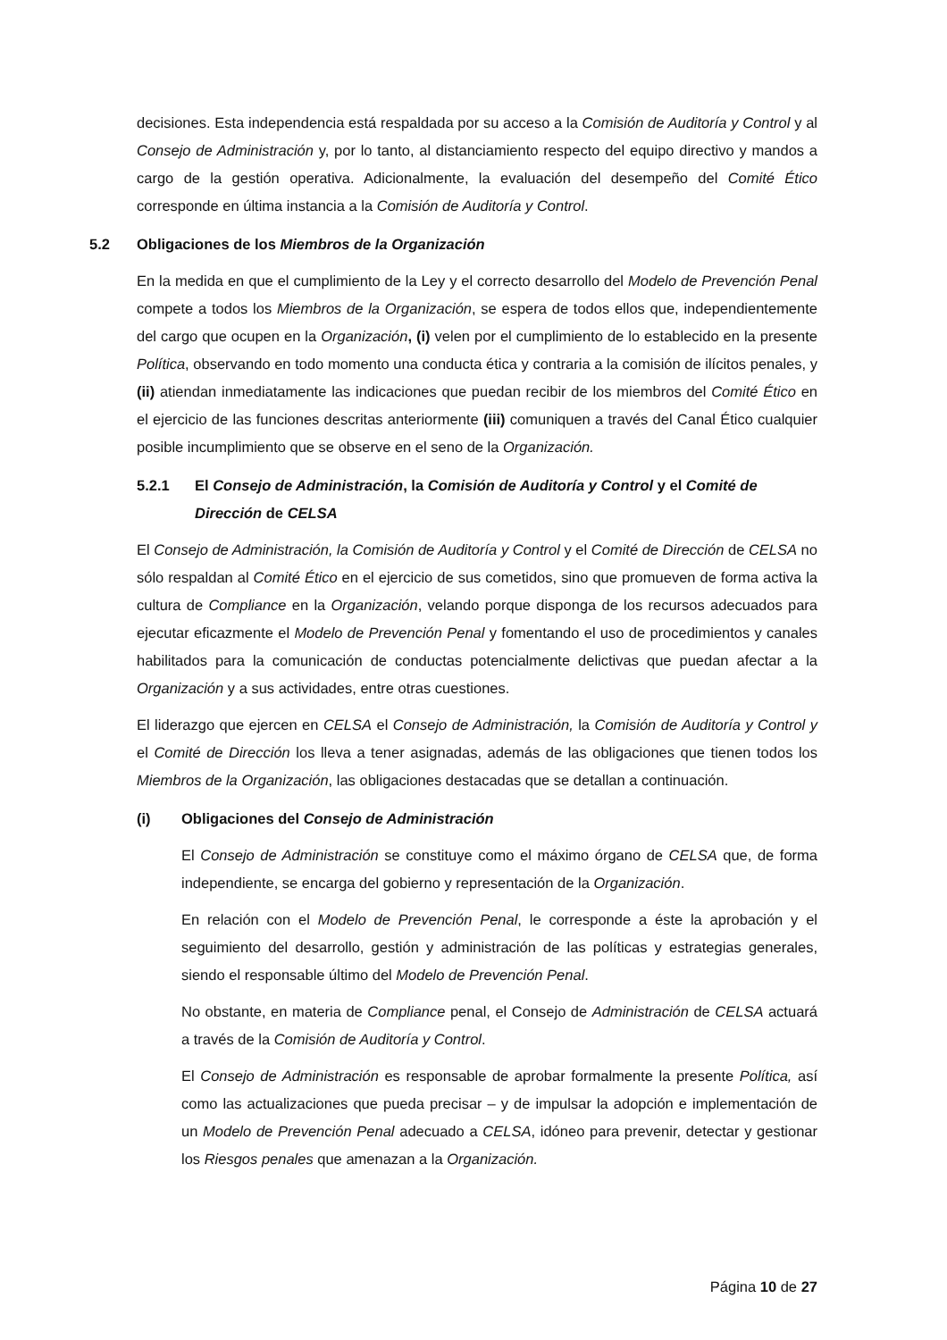decisiones. Esta independencia está respaldada por su acceso a la Comisión de Auditoría y Control y al Consejo de Administración y, por lo tanto, al distanciamiento respecto del equipo directivo y mandos a cargo de la gestión operativa. Adicionalmente, la evaluación del desempeño del Comité Ético corresponde en última instancia a la Comisión de Auditoría y Control.
5.2 Obligaciones de los Miembros de la Organización
En la medida en que el cumplimiento de la Ley y el correcto desarrollo del Modelo de Prevención Penal compete a todos los Miembros de la Organización, se espera de todos ellos que, independientemente del cargo que ocupen en la Organización, (i) velen por el cumplimiento de lo establecido en la presente Política, observando en todo momento una conducta ética y contraria a la comisión de ilícitos penales, y (ii) atiendan inmediatamente las indicaciones que puedan recibir de los miembros del Comité Ético en el ejercicio de las funciones descritas anteriormente (iii) comuniquen a través del Canal Ético cualquier posible incumplimiento que se observe en el seno de la Organización.
5.2.1 El Consejo de Administración, la Comisión de Auditoría y Control y el Comité de Dirección de CELSA
El Consejo de Administración, la Comisión de Auditoría y Control y el Comité de Dirección de CELSA no sólo respaldan al Comité Ético en el ejercicio de sus cometidos, sino que promueven de forma activa la cultura de Compliance en la Organización, velando porque disponga de los recursos adecuados para ejecutar eficazmente el Modelo de Prevención Penal y fomentando el uso de procedimientos y canales habilitados para la comunicación de conductas potencialmente delictivas que puedan afectar a la Organización y a sus actividades, entre otras cuestiones.
El liderazgo que ejercen en CELSA el Consejo de Administración, la Comisión de Auditoría y Control y el Comité de Dirección los lleva a tener asignadas, además de las obligaciones que tienen todos los Miembros de la Organización, las obligaciones destacadas que se detallan a continuación.
(i) Obligaciones del Consejo de Administración
El Consejo de Administración se constituye como el máximo órgano de CELSA que, de forma independiente, se encarga del gobierno y representación de la Organización.
En relación con el Modelo de Prevención Penal, le corresponde a éste la aprobación y el seguimiento del desarrollo, gestión y administración de las políticas y estrategias generales, siendo el responsable último del Modelo de Prevención Penal.
No obstante, en materia de Compliance penal, el Consejo de Administración de CELSA actuará a través de la Comisión de Auditoría y Control.
El Consejo de Administración es responsable de aprobar formalmente la presente Política, así como las actualizaciones que pueda precisar – y de impulsar la adopción e implementación de un Modelo de Prevención Penal adecuado a CELSA, idóneo para prevenir, detectar y gestionar los Riesgos penales que amenazan a la Organización.
Página 10 de 27